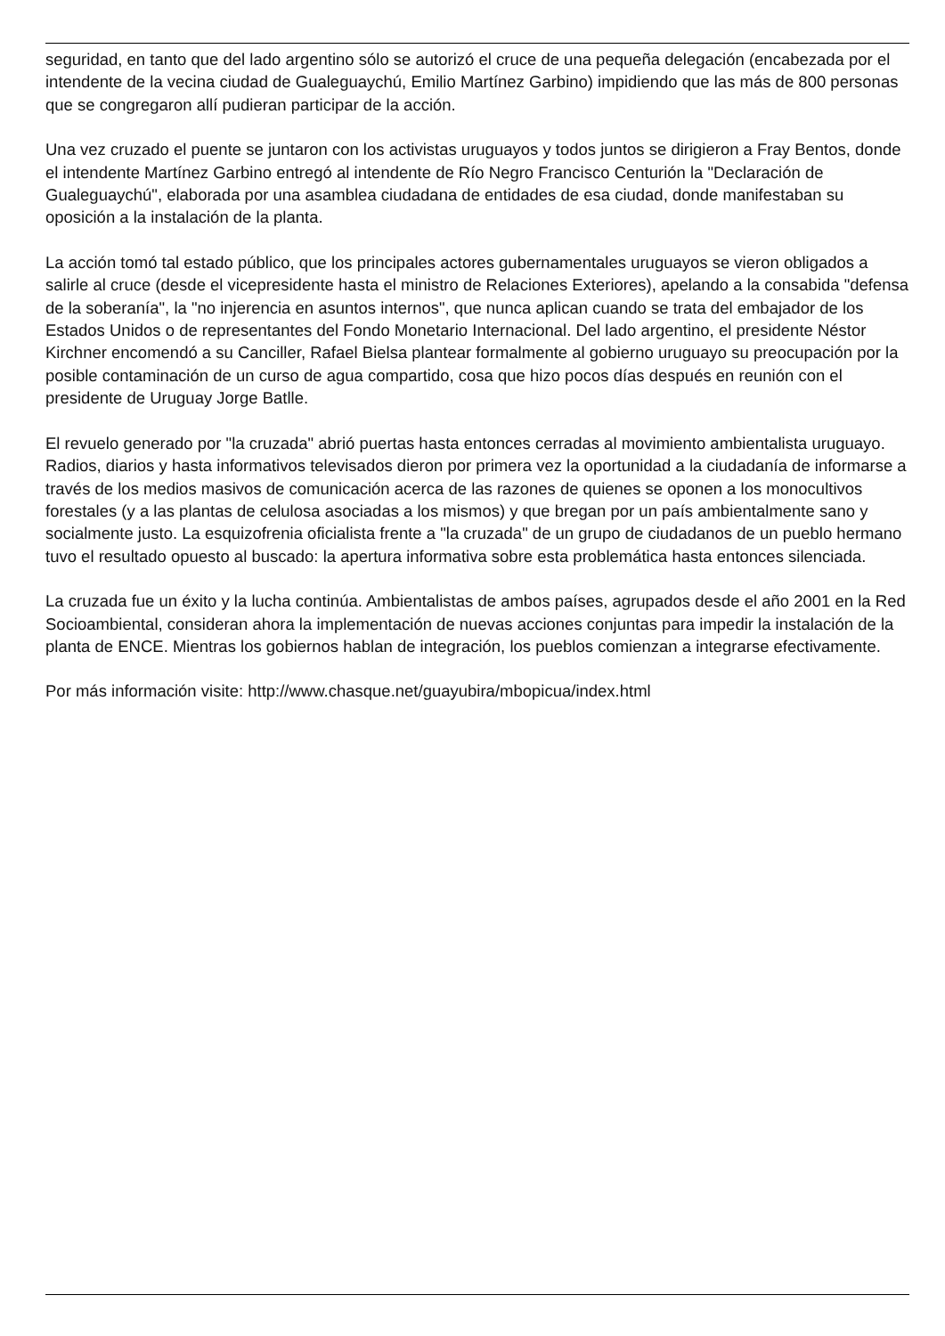seguridad, en tanto que del lado argentino sólo se autorizó el cruce de una pequeña delegación (encabezada por el intendente de la vecina ciudad de Gualeguaychú, Emilio Martínez Garbino) impidiendo que las más de 800 personas que se congregaron allí pudieran participar de la acción.
Una vez cruzado el puente se juntaron con los activistas uruguayos y todos juntos se dirigieron a Fray Bentos, donde el intendente Martínez Garbino entregó al intendente de Río Negro Francisco Centurión la "Declaración de Gualeguaychú", elaborada por una asamblea ciudadana de entidades de esa ciudad, donde manifestaban su oposición a la instalación de la planta.
La acción tomó tal estado público, que los principales actores gubernamentales uruguayos se vieron obligados a salirle al cruce (desde el vicepresidente hasta el ministro de Relaciones Exteriores), apelando a la consabida "defensa de la soberanía", la "no injerencia en asuntos internos", que nunca aplican cuando se trata del embajador de los Estados Unidos o de representantes del Fondo Monetario Internacional. Del lado argentino, el presidente Néstor Kirchner encomendó a su Canciller, Rafael Bielsa plantear formalmente al gobierno uruguayo su preocupación por la posible contaminación de un curso de agua compartido, cosa que hizo pocos días después en reunión con el presidente de Uruguay Jorge Batlle.
El revuelo generado por "la cruzada" abrió puertas hasta entonces cerradas al movimiento ambientalista uruguayo. Radios, diarios y hasta informativos televisados dieron por primera vez la oportunidad a la ciudadanía de informarse a través de los medios masivos de comunicación acerca de las razones de quienes se oponen a los monocultivos forestales (y a las plantas de celulosa asociadas a los mismos) y que bregan por un país ambientalmente sano y socialmente justo. La esquizofrenia oficialista frente a "la cruzada" de un grupo de ciudadanos de un pueblo hermano tuvo el resultado opuesto al buscado: la apertura informativa sobre esta problemática hasta entonces silenciada.
La cruzada fue un éxito y la lucha continúa. Ambientalistas de ambos países, agrupados desde el año 2001 en la Red Socioambiental, consideran ahora la implementación de nuevas acciones conjuntas para impedir la instalación de la planta de ENCE. Mientras los gobiernos hablan de integración, los pueblos comienzan a integrarse efectivamente.
Por más información visite: http://www.chasque.net/guayubira/mbopicua/index.html